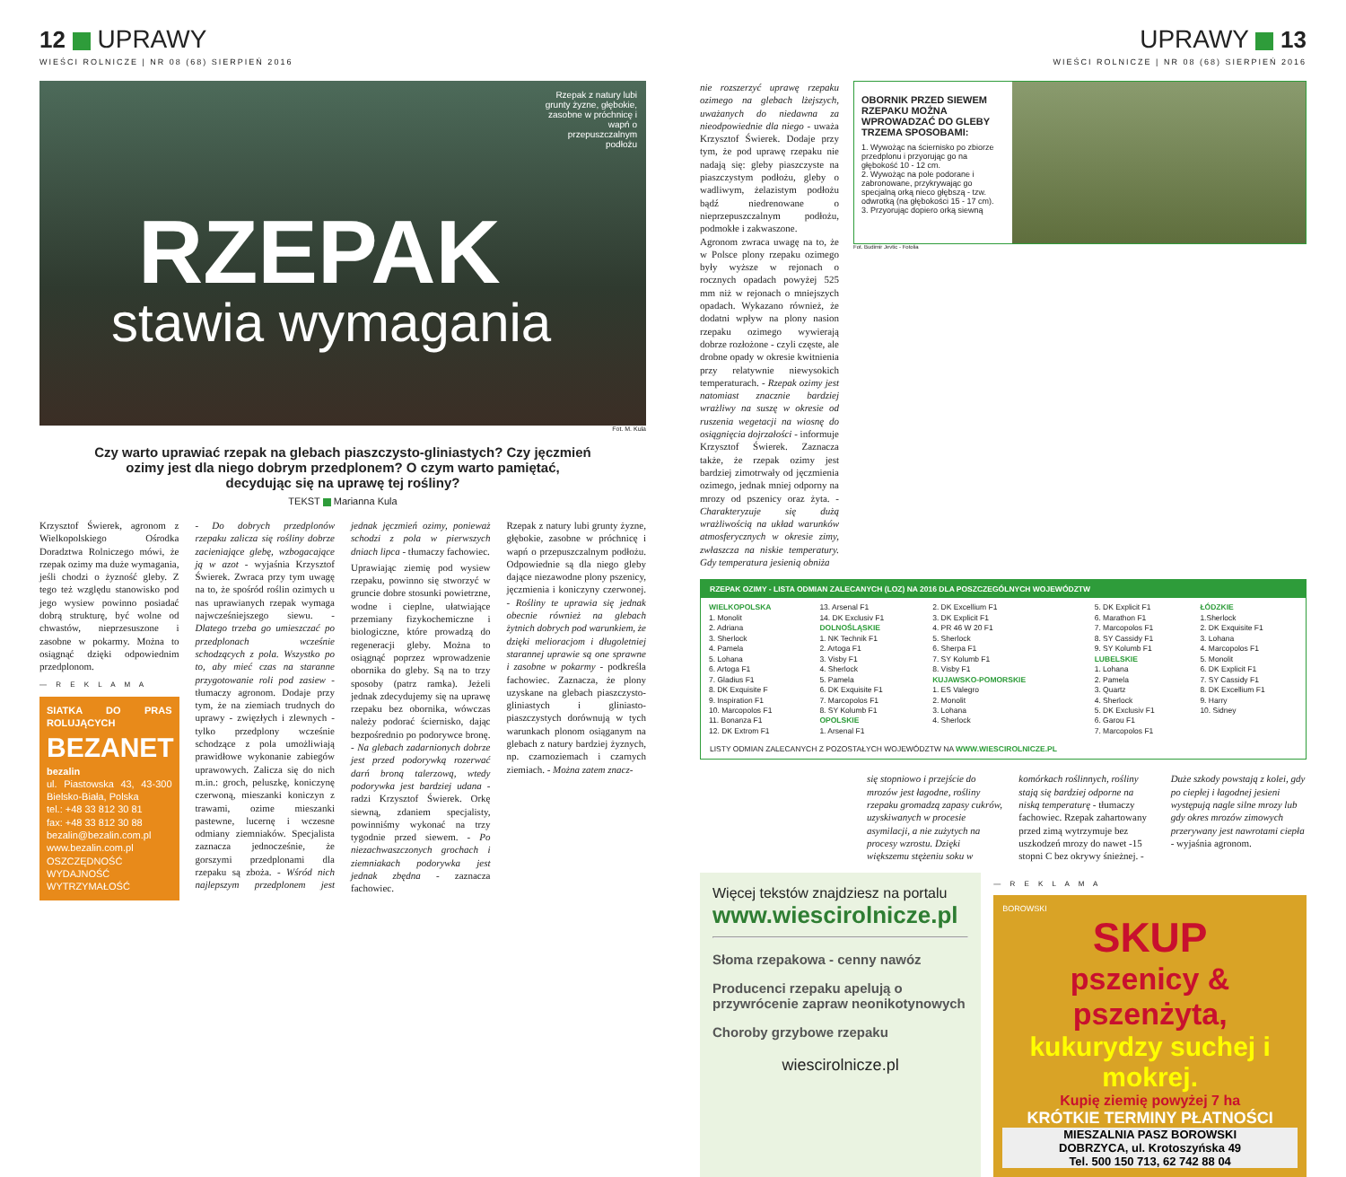12 UPRAWY
WIEŚCI ROLNICZE | NR 08 (68) SIERPIEŃ 2016
Rzepak z natury lubi grunty żyzne, głębokie, zasobne w próchnicę i wapń o przepuszczalnym podłożu
RZEPAK
stawia wymagania
Fot. M. Kula
Czy warto uprawiać rzepak na glebach piaszczysto-gliniastych? Czy jęczmień ozimy jest dla niego dobrym przedplonem? O czym warto pamiętać, decydując się na uprawę tej rośliny?
TEKST Marianna Kula
Krzysztof Świerek, agronom z Wielkopolskiego Ośrodka Doradztwa Rolniczego mówi, że rzepak ozimy ma duże wymagania, jeśli chodzi o żyzność gleby. Z tego też względu stanowisko pod jego wysiew powinno posiadać dobrą strukturę, być wolne od chwastów, nieprzesuszone i zasobne w pokarmy. Można to osiągnąć dzięki odpowiednim przedplonom.
— R E K L A M A
SIATKA DO PRAS ROLUJĄCYCH
BEZANET
bezalin
ul. Piastowska 43, 43-300 Bielsko-Biała, Polska
tel.: +48 33 812 30 81
fax: +48 33 812 30 88
bezalin@bezalin.com.pl
www.bezalin.com.pl
OSZCZĘDNOŚĆ WYDAJNOŚĆ WYTRZYMAŁOŚĆ
- Do dobrych przedplonów rzepaku zalicza się rośliny dobrze zacieniające glebę, wzbogacające ją w azot - wyjaśnia Krzysztof Świerek. Zwraca przy tym uwagę na to, że spośród roślin ozimych u nas uprawianych rzepak wymaga najwcześniejszego siewu. - Dlatego trzeba go umieszczać po przedplonach wcześnie schodzących z pola. Wszystko po to, aby mieć czas na staranne przygotowanie roli pod zasiew - tłumaczy agronom. Dodaje przy tym, że na ziemiach trudnych do uprawy - zwięzłych i zlewnych - tylko przedplony wcześnie schodzące z pola umożliwiają prawidłowe wykonanie zabiegów uprawowych. Zalicza się do nich m.in.: groch, peluszkę, koniczynę czerwoną, mieszanki koniczyn z trawami, ozime mieszanki pastewne, lucernę i wczesne odmiany ziemniaków. Specjalista zaznacza jednocześnie, że gorszymi przedplonami dla rzepaku są zboża. - Wśród nich najlepszym przedplonem jest jednak jęczmień ozimy, ponieważ schodzi z pola w pierwszych dniach lipca - tłumaczy fachowiec.
Uprawiając ziemię pod wysiew rzepaku, powinno się stworzyć w gruncie dobre stosunki powietrzne, wodne i cieplne, ułatwiające przemiany fizykochemiczne i biologiczne, które prowadzą do regeneracji gleby. Można to osiągnąć poprzez wprowadzenie obornika do gleby. Są na to trzy sposoby (patrz ramka). Jeżeli jednak zdecydujemy się na uprawę rzepaku bez obornika, wówczas należy podorać ściernisko, dając bezpośrednio po podorywce bronę. - Na glebach zadarnionych dobrze jest przed podorywką rozerwać darń broną talerzową, wtedy podorywka jest bardziej udana - radzi Krzysztof Świerek. Orkę siewną, zdaniem specjalisty, powinniśmy wykonać na trzy tygodnie przed siewem. - Po niezachwaszczonych grochach i ziemniakach podorywka jest jednak zbędna - zaznacza fachowiec.
Rzepak z natury lubi grunty żyzne, głębokie, zasobne w próchnicę i wapń o przepuszczalnym podłożu. Odpowiednie są dla niego gleby dające niezawodne plony pszenicy, jęczmienia i koniczyny czerwonej. - Rośliny te uprawia się jednak obecnie również na glebach żytnich dobrych pod warunkiem, że dzięki melioracjom i długoletniej starannej uprawie są one sprawne i zasobne w pokarmy - podkreśla fachowiec. Zaznacza, że plony uzyskane na glebach piaszczysto-gliniastych i gliniasto-piaszczystych dorównują w tych warunkach plonom osiąganym na glebach z natury bardziej żyznych, np. czarnoziemach i czarnych ziemiach. - Można zatem znacz-
UPRAWY 13
WIEŚCI ROLNICZE | NR 08 (68) SIERPIEŃ 2016
nie rozszerzyć uprawę rzepaku ozimego na glebach lżejszych, uważanych do niedawna za nieodpowiednie dla niego - uważa Krzysztof Świerek. Dodaje przy tym, że pod uprawę rzepaku nie nadają się: gleby piaszczyste na piaszczystym podłożu, gleby o wadliwym, żelazistym podłożu bądź niedrenowane o nieprzepuszczalnym podłożu, podmokłe i zakwaszone.
Agronom zwraca uwagę na to, że w Polsce plony rzepaku ozimego były wyższe w rejonach o rocznych opadach powyżej 525 mm niż w rejonach o mniejszych opadach. Wykazano również, że dodatni wpływ na plony nasion rzepaku ozimego wywierają dobrze rozłożone - czyli częste, ale drobne opady w okresie kwitnienia przy relatywnie niewysokich temperaturach. - Rzepak ozimy jest natomiast znacznie bardziej wrażliwy na suszę w okresie od ruszenia wegetacji na wiosnę do osiągnięcia dojrzałości - informuje Krzysztof Świerek. Zaznacza także, że rzepak ozimy jest bardziej zimotrwały od jęczmienia ozimego, jednak mniej odporny na mrozy od pszenicy oraz żyta. - Charakteryzuje się dużą wrażliwością na układ warunków atmosferycznych w okresie zimy, zwłaszcza na niskie temperatury. Gdy temperatura jesienią obniża
OBORNIK PRZED SIEWEM RZEPAKU MOŻNA WPROWADZAĆ DO GLEBY TRZEMA SPOSOBAMI:
1. Wywożąc na ściernisko po zbiorze przedplonu i przyorując go na głębokość 10 - 12 cm.
2. Wywożąc na pole podorane i zabronowane, przykrywając go specjalną orką nieco głębszą - tzw. odwrotką (na głębokości 15 - 17 cm).
3. Przyorując dopiero orką siewną
Fot. Budimir Jevtic - Fotolia
RZEPAK OZIMY - LISTA ODMIAN ZALECANYCH (LOZ) NA 2016 DLA POSZCZEGÓLNYCH WOJEWÓDZTW
| WIELKOPOLSKA 1. Monolit 2. Adriana 3. Sherlock 4. Pamela 5. Lohana 6. Artoga F1 7. Gladius F1 8. DK Exquisite F 9. Inspiration F1 10. Marcopolos F1 11. Bonanza F1 12. DK Extrom F1 | 13. Arsenal F1 14. DK Exclusiv F1 DOLNOŚLĄSKIE 1. NK Technik F1 2. Artoga F1 3. Visby F1 4. Sherlock 5. Pamela 6. DK Exquisite F1 7. Marcopolos F1 8. SY Kolumb F1 OPOLSKIE 1. Arsenal F1 | 2. DK Excellium F1 3. DK Explicit F1 4. PR 46 W 20 F1 5. Sherlock 6. Sherpa F1 7. SY Kolumb F1 8. Visby F1 KUJAWSKO-POMORSKIE 1. ES Valegro 2. Monolit 3. Lohana 4. Sherlock | 5. DK Explicit F1 6. Marathon F1 7. Marcopolos F1 8. SY Cassidy F1 9. SY Kolumb F1 LUBELSKIE 1. Lohana 2. Pamela 3. Quartz 4. Sherlock 5. DK Exclusiv F1 6. Garou F1 7. Marcopolos F1 | ŁÓDZKIE 1.Sherlock 2. DK Exquisite F1 3. Lohana 4. Marcopolos F1 5. Monolit 6. DK Explicit F1 7. SY Cassidy F1 8. DK Excellium F1 9. Harry 10. Sidney |
LISTY ODMIAN ZALECANYCH Z POZOSTAŁYCH WOJEWÓDZTW NA WWW.WIESCIROLNICZE.PL
się stopniowo i przejście do mrozów jest łagodne, rośliny rzepaku gromadzą zapasy cukrów, uzyskiwanych w procesie asymilacji, a nie zużytych na procesy wzrostu. Dzięki większemu stężeniu soku w komórkach roślinnych, rośliny stają się bardziej odporne na niską temperaturę - tłumaczy fachowiec. Rzepak zahartowany przed zimą wytrzymuje bez uszkodzeń mrozy do nawet -15 stopni C bez okrywy śnieżnej. - Duże szkody powstają z kolei, gdy po ciepłej i łagodnej jesieni występują nagle silne mrozy lub gdy okres mrozów zimowych przerywany jest nawrotami ciepła - wyjaśnia agronom.
Więcej tekstów znajdziesz na portalu
www.wiescirolnicze.pl
Słoma rzepakowa - cenny nawóz
Producenci rzepaku apelują o przywrócenie zapraw neonikotynowych
Choroby grzybowe rzepaku
wiescirolnicze.pl
— R E K L A M A
BOROWSKI
SKUP
pszenicy & pszenżyta,
kukurydzy suchej i mokrej.
Kupię ziemię powyżej 7 ha
KRÓTKIE TERMINY PŁATNOŚCI
MIESZALNIA PASZ BOROWSKI
DOBRZYCA, ul. Krotoszyńska 49
Tel. 500 150 713, 62 742 88 04